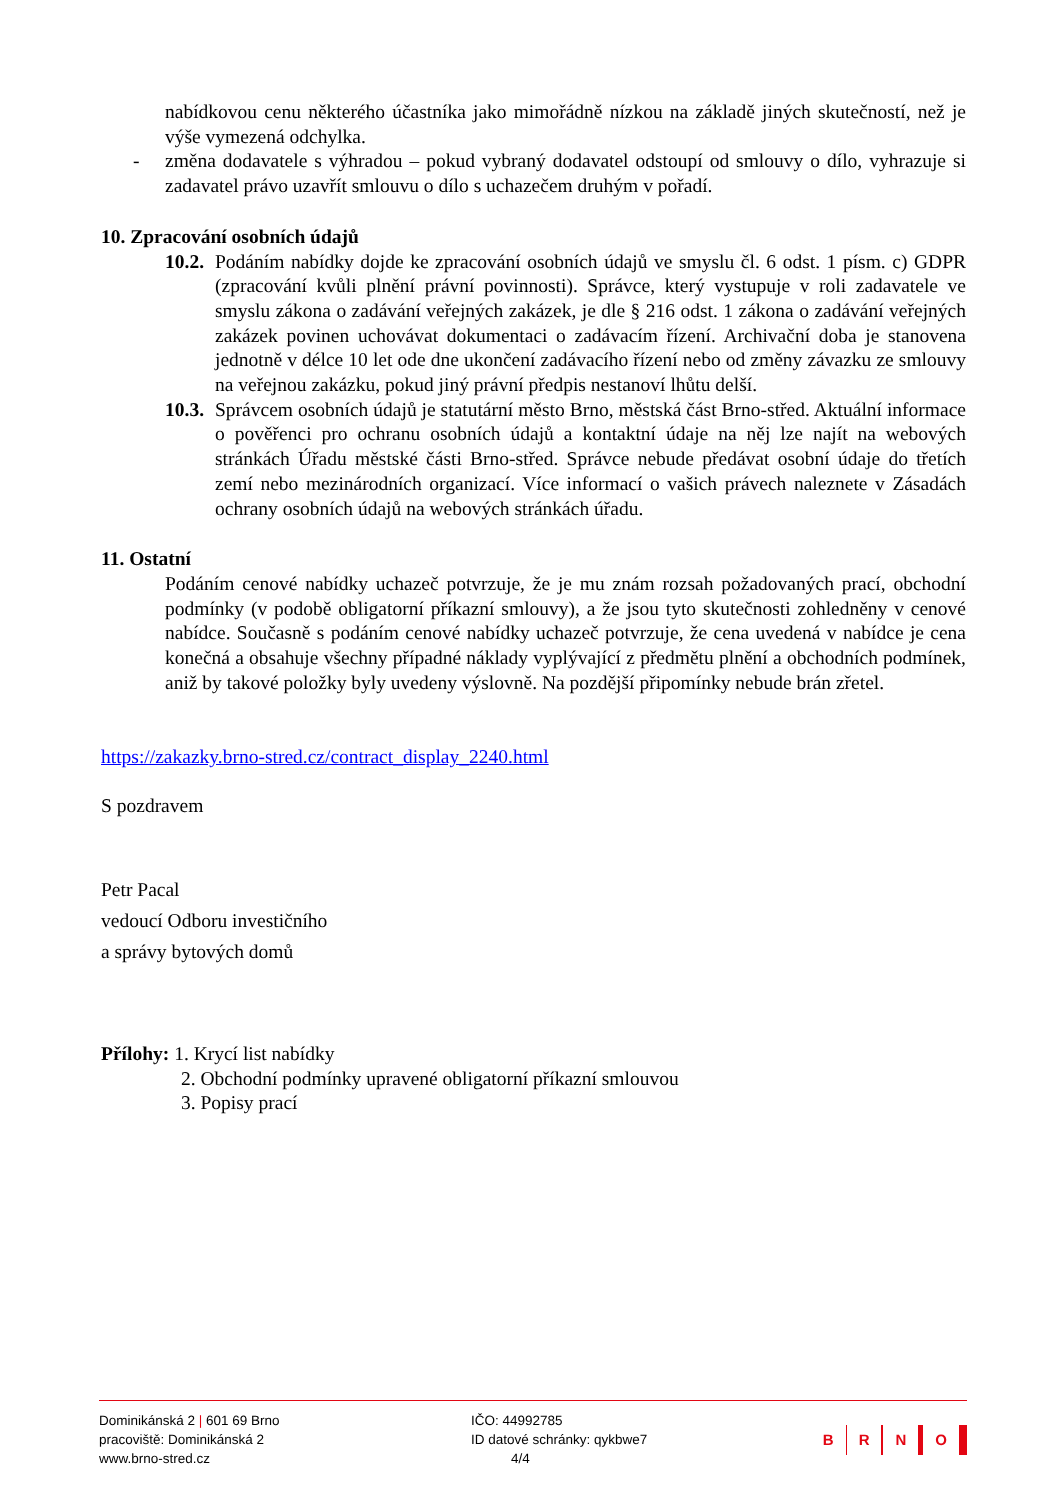nabídkovou cenu některého účastníka jako mimořádně nízkou na základě jiných skutečností, než je výše vymezená odchylka.
- změna dodavatele s výhradou – pokud vybraný dodavatel odstoupí od smlouvy o dílo, vyhrazuje si zadavatel právo uzavřít smlouvu o dílo s uchazečem druhým v pořadí.
10. Zpracování osobních údajů
10.2.
Podáním nabídky dojde ke zpracování osobních údajů ve smyslu čl. 6 odst. 1 písm. c) GDPR (zpracování kvůli plnění právní povinnosti). Správce, který vystupuje v roli zadavatele ve smyslu zákona o zadávání veřejných zakázek, je dle § 216 odst. 1 zákona o zadávání veřejných zakázek povinen uchovávat dokumentaci o zadávacím řízení. Archivační doba je stanovena jednotně v délce 10 let ode dne ukončení zadávacího řízení nebo od změny závazku ze smlouvy na veřejnou zakázku, pokud jiný právní předpis nestanoví lhůtu delší.
10.3.
Správcem osobních údajů je statutární město Brno, městská část Brno-střed. Aktuální informace o pověřenci pro ochranu osobních údajů a kontaktní údaje na něj lze najít na webových stránkách Úřadu městské části Brno-střed. Správce nebude předávat osobní údaje do třetích zemí nebo mezinárodních organizací. Více informací o vašich právech naleznete v Zásadách ochrany osobních údajů na webových stránkách úřadu.
11. Ostatní
Podáním cenové nabídky uchazeč potvrzuje, že je mu znám rozsah požadovaných prací, obchodní podmínky (v podobě obligatorní příkazní smlouvy), a že jsou tyto skutečnosti zohledněny v cenové nabídce. Současně s podáním cenové nabídky uchazeč potvrzuje, že cena uvedená v nabídce je cena konečná a obsahuje všechny případné náklady vyplývající z předmětu plnění a obchodních podmínek, aniž by takové položky byly uvedeny výslovně. Na pozdější připomínky nebude brán zřetel.
https://zakazky.brno-stred.cz/contract_display_2240.html
S pozdravem
Petr Pacal
vedoucí Odboru investičního
a správy bytových domů
Přílohy: 1. Krycí list nabídky
2. Obchodní podmínky upravené obligatorní příkazní smlouvou
3. Popisy prací
Dominikánská 2 | 601 69 Brno
pracoviště: Dominikánská 2
www.brno-stred.cz
IČO: 44992785
ID datové schránky: qykbwe7
4/4
B R N O